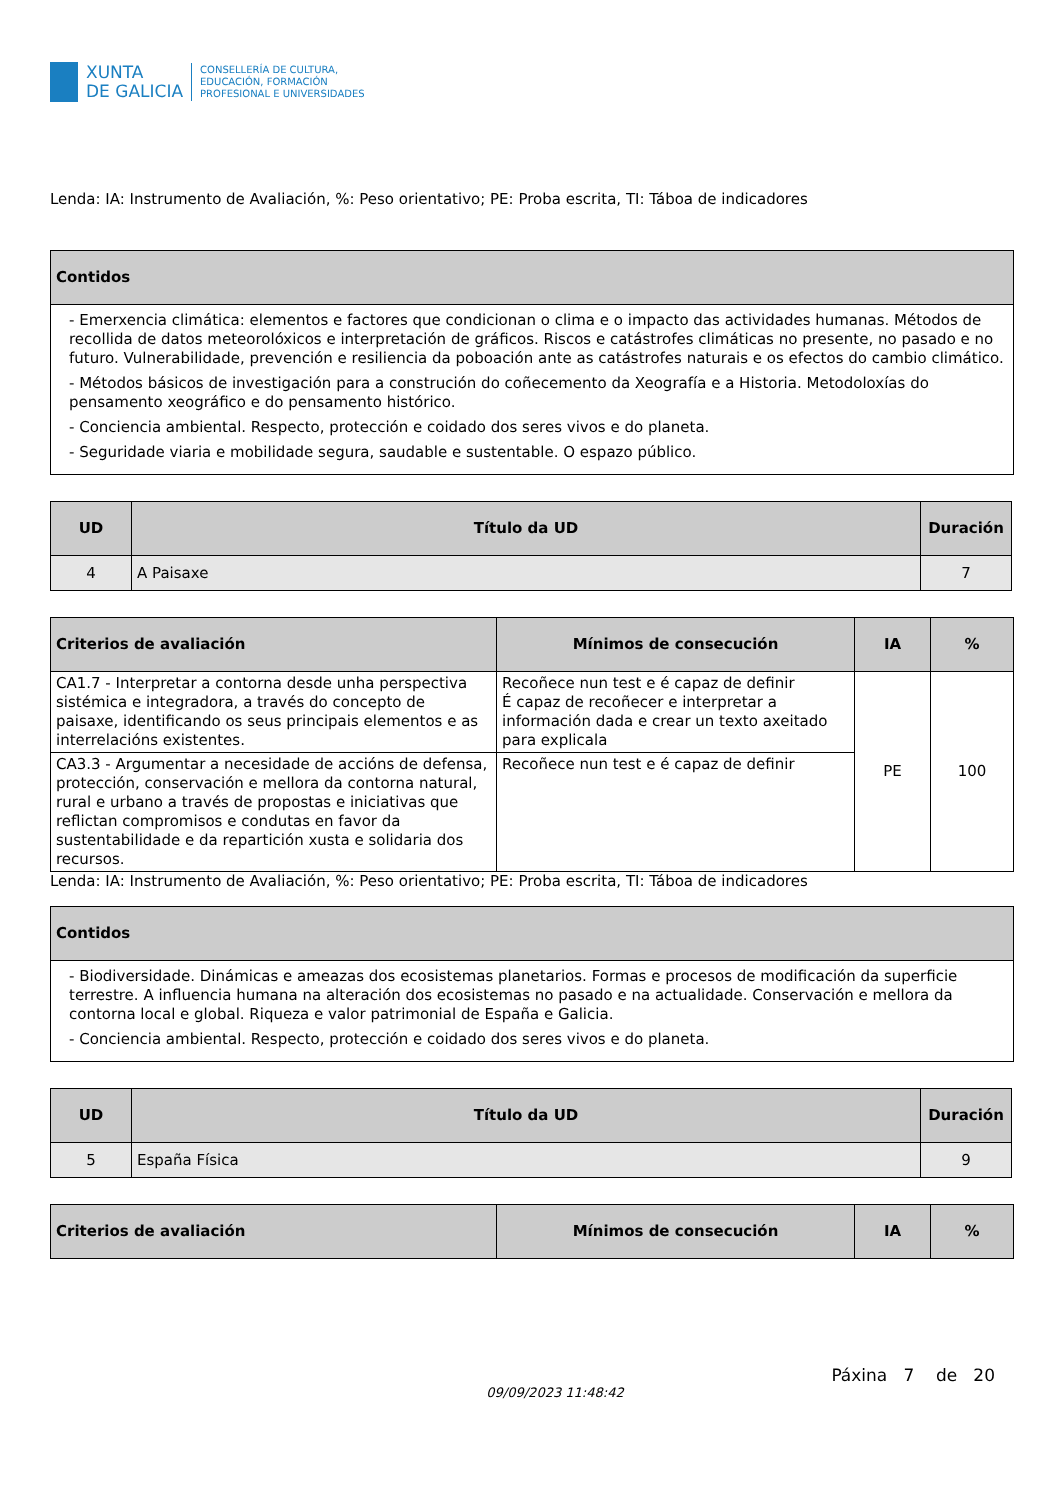XUNTA
DE GALICIA
CONSELLERÍA DE CULTURA,
EDUCACIÓN, FORMACIÓN
PROFESIONAL E UNIVERSIDADES
Lenda: IA: Instrumento de Avaliación, %: Peso orientativo; PE: Proba escrita, TI: Táboa de indicadores
| Contidos |
| --- |
| - Emerxencia climática: elementos e factores que condicionan o clima e o impacto das actividades humanas. Métodos de recollida de datos meteorolóxicos e interpretación de gráficos. Riscos e catástrofes climáticas no presente, no pasado e no futuro. Vulnerabilidade, prevención e resiliencia da poboación ante as catástrofes naturais e os efectos do cambio climático. - Métodos básicos de investigación para a construción do coñecemento da Xeografía e a Historia. Metodoloxías do pensamento xeográfico e do pensamento histórico. - Conciencia ambiental. Respecto, protección e coidado dos seres vivos e do planeta. - Seguridade viaria e mobilidade segura, saudable e sustentable. O espazo público. |
| UD | Título da UD | Duración |
| --- | --- | --- |
| 4 | A Paisaxe | 7 |
| Criterios de avaliación | Mínimos de consecución | IA | % |
| --- | --- | --- | --- |
| CA1.7 - Interpretar a contorna desde unha perspectiva sistémica e integradora, a través do concepto de paisaxe, identificando os seus principais elementos e as interrelacións existentes. | Recoñece nun test e é capaz de definir É capaz de recoñecer e interpretar a información dada e crear un texto axeitado para explicala | PE | 100 |
| CA3.3 - Argumentar a necesidade de accións de defensa, protección, conservación e mellora da contorna natural, rural e urbano a través de propostas e iniciativas que reflictan compromisos e condutas en favor da sustentabilidade e da repartición xusta e solidaria dos recursos. | Recoñece nun test e é capaz de definir | | |
Lenda: IA: Instrumento de Avaliación, %: Peso orientativo; PE: Proba escrita, TI: Táboa de indicadores
| Contidos |
| --- |
| - Biodiversidade. Dinámicas e ameazas dos ecosistemas planetarios. Formas e procesos de modificación da superficie terrestre. A influencia humana na alteración dos ecosistemas no pasado e na actualidade. Conservación e mellora da contorna local e global. Riqueza e valor patrimonial de España e Galicia. - Conciencia ambiental. Respecto, protección e coidado dos seres vivos e do planeta. |
| UD | Título da UD | Duración |
| --- | --- | --- |
| 5 | España Física | 9 |
| Criterios de avaliación | Mínimos de consecución | IA | % |
| --- | --- | --- | --- |
Páxina 7 de 20
09/09/2023 11:48:42